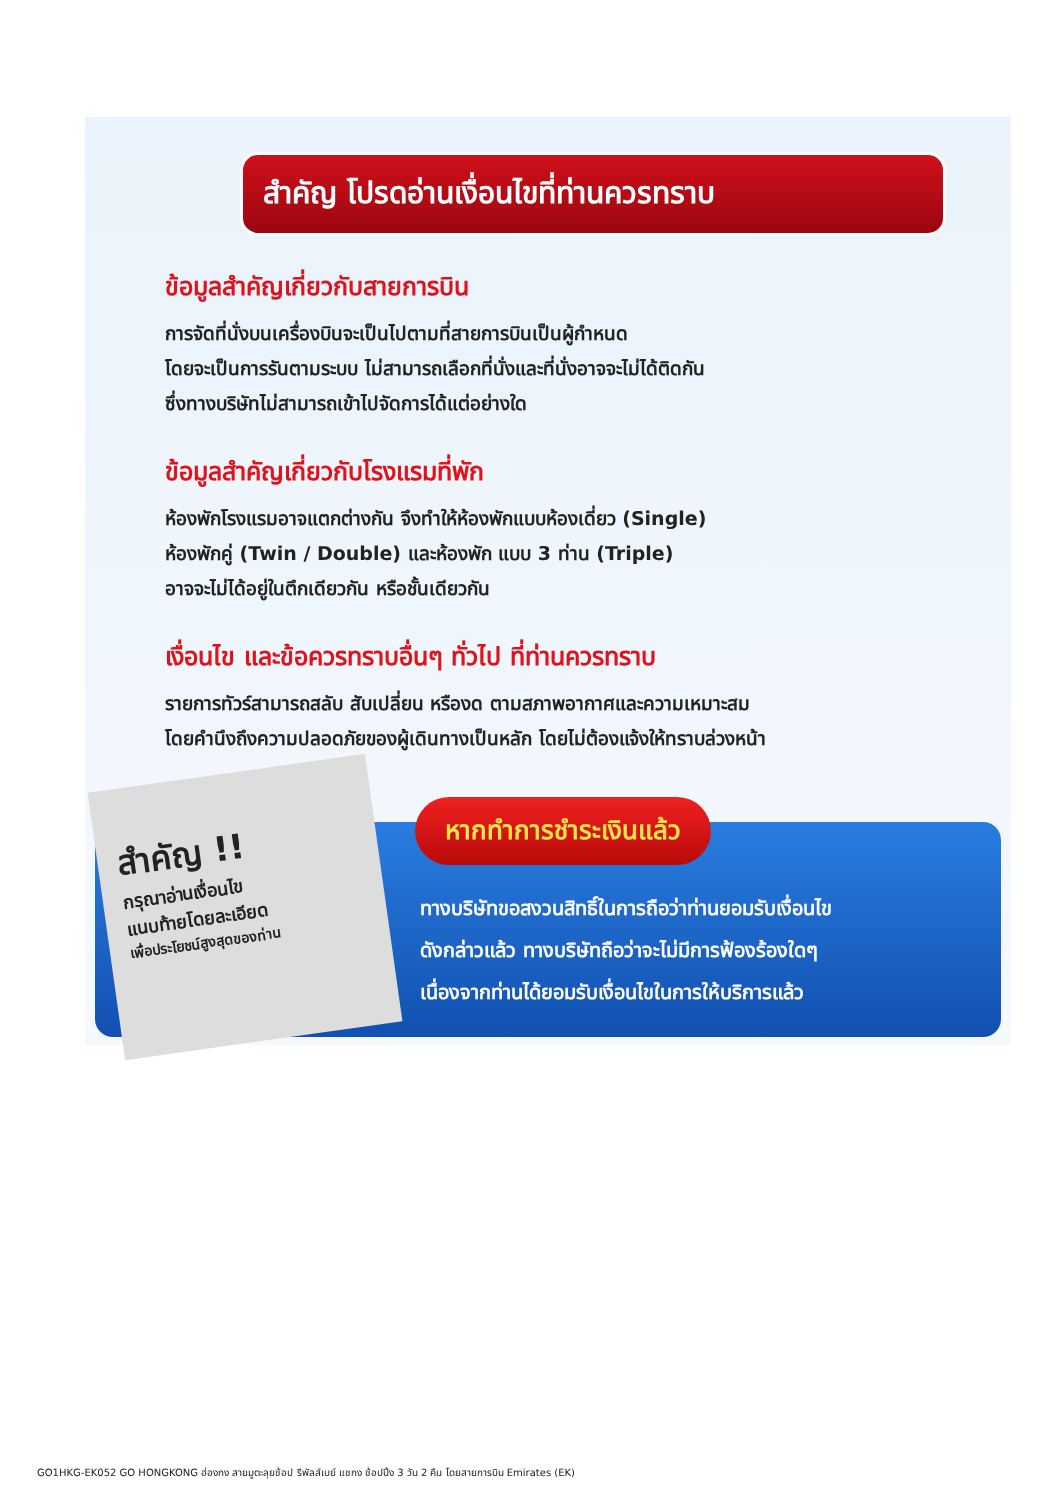สำคัญ โปรดอ่านเงื่อนไขที่ท่านควรทราบ
ข้อมูลสำคัญเกี่ยวกับสายการบิน
การจัดที่นั่งบนเครื่องบินจะเป็นไปตามที่สายการบินเป็นผู้กำหนด
โดยจะเป็นการรันตามระบบ ไม่สามารถเลือกที่นั่งและที่นั่งอาจจะไม่ได้ติดกัน
ซึ่งทางบริษัทไม่สามารถเข้าไปจัดการได้แต่อย่างใด
ข้อมูลสำคัญเกี่ยวกับโรงแรมที่พัก
ห้องพักโรงแรมอาจแตกต่างกัน จึงทำให้ห้องพักแบบห้องเดี่ยว (Single)
ห้องพักคู่ (Twin / Double) และห้องพัก แบบ 3 ท่าน (Triple)
อาจจะไม่ได้อยู่ในตึกเดียวกัน หรือชั้นเดียวกัน
เงื่อนไข และข้อควรทราบอื่นๆ ทั่วไป ที่ท่านควรทราบ
รายการทัวร์สามารถสลับ สับเปลี่ยน หรืองด ตามสภาพอากาศและความเหมาะสม
โดยคำนึงถึงความปลอดภัยของผู้เดินทางเป็นหลัก โดยไม่ต้องแจ้งให้ทราบล่วงหน้า
สำคัญ !!
กรุณาอ่านเงื่อนไข
แนบท้ายโดยละเอียด
เพื่อประโยชน์สูงสุดของท่าน
หากทำการชำระเงินแล้ว
ทางบริษัทขอสงวนสิทธิ์ในการถือว่าท่านยอมรับเงื่อนไข
ดังกล่าวแล้ว ทางบริษัทถือว่าจะไม่มีการฟ้องร้องใดๆ
เนื่องจากท่านได้ยอมรับเงื่อนไขในการให้บริการแล้ว
GO1HKG-EK052 GO HONGKONG ฮ่องกง สายมูตะลุยช้อป รีพัลส์เบย์ แชกง ช้อปปิ้ง 3 วัน 2 คืน โดยสายการบิน Emirates (EK)